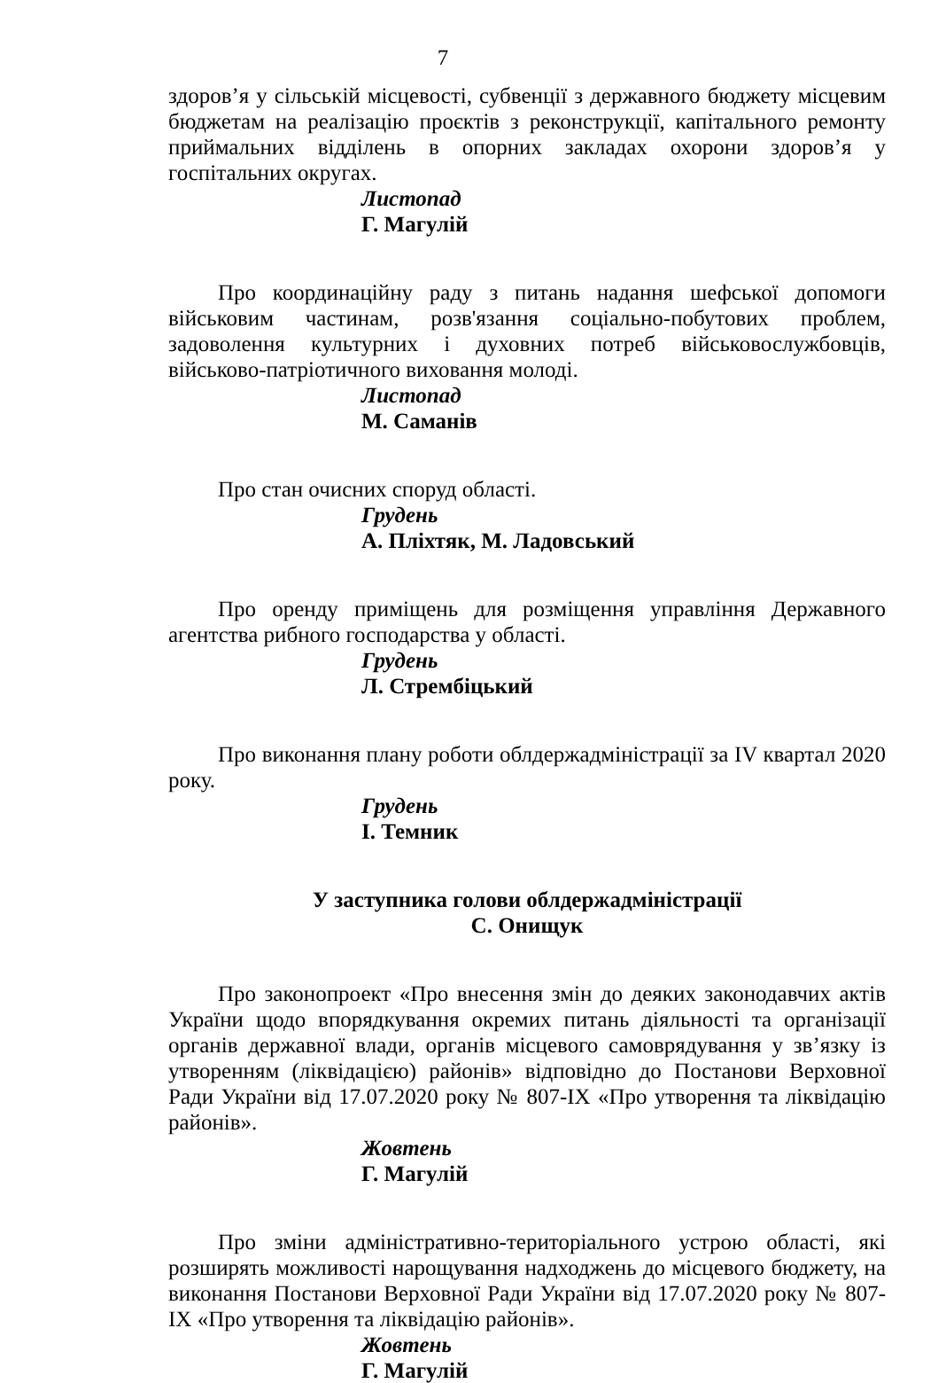7
здоров’я у сільській місцевості, субвенції з державного бюджету місцевим бюджетам на реалізацію проєктів з реконструкції, капітального ремонту приймальних відділень в опорних закладах охорони здоров’я у госпітальних округах.
Листопад
Г. Магулій
Про координаційну раду з питань надання шефської допомоги військовим частинам, розв'язання соціально-побутових проблем, задоволення культурних і духовних потреб військовослужбовців, військово-патріотичного виховання молоді.
Листопад
М. Саманів
Про стан очисних споруд області.
Грудень
А. Пліхтяк, М. Ладовський
Про оренду приміщень для розміщення управління Державного агентства рибного господарства у області.
Грудень
Л. Стрембіцький
Про виконання плану роботи облдержадміністрації за IV квартал 2020 року.
Грудень
І. Темник
У заступника голови облдержадміністрації
С. Онищук
Про законопроект «Про внесення змін до деяких законодавчих актів України щодо впорядкування окремих питань діяльності та організації органів державної влади, органів місцевого самоврядування у зв’язку із утворенням (ліквідацією) районів» відповідно до Постанови Верховної Ради України від 17.07.2020 року № 807-IX «Про утворення та ліквідацію районів».
Жовтень
Г. Магулій
Про зміни адміністративно-територіального устрою області, які розширять можливості нарощування надходжень до місцевого бюджету, на виконання Постанови Верховної Ради України від 17.07.2020 року № 807-IX «Про утворення та ліквідацію районів».
Жовтень
Г. Магулій